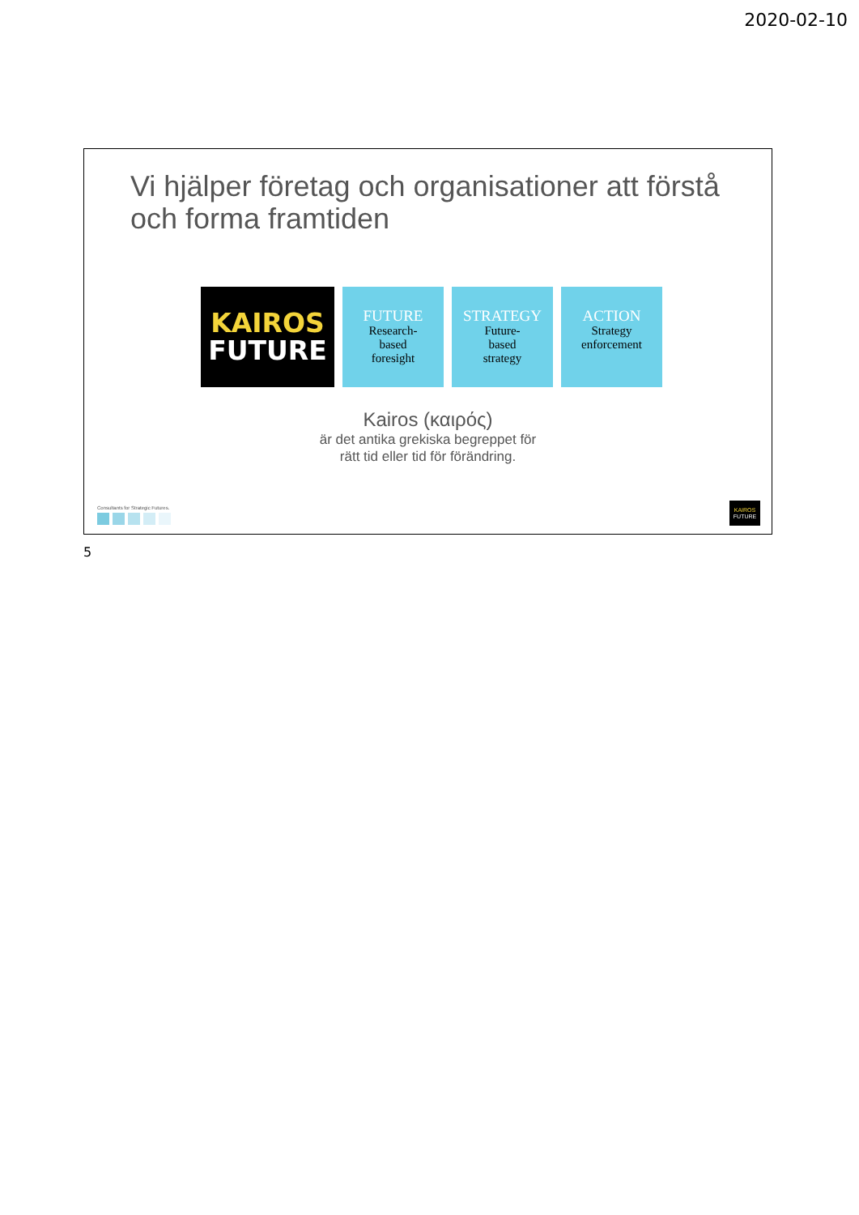2020-02-10
Vi hjälper företag och organisationer att förstå och forma framtiden
KAIROS
FUTURE
FUTURE
Research-
based
foresight
STRATEGY
Future-
based
strategy
ACTION
Strategy
enforcement
Kairos (καιρός)
är det antika grekiska begreppet för
rätt tid eller tid för förändring.
Consultants for Strategic Futures.
KAIROS
FUTURE
5